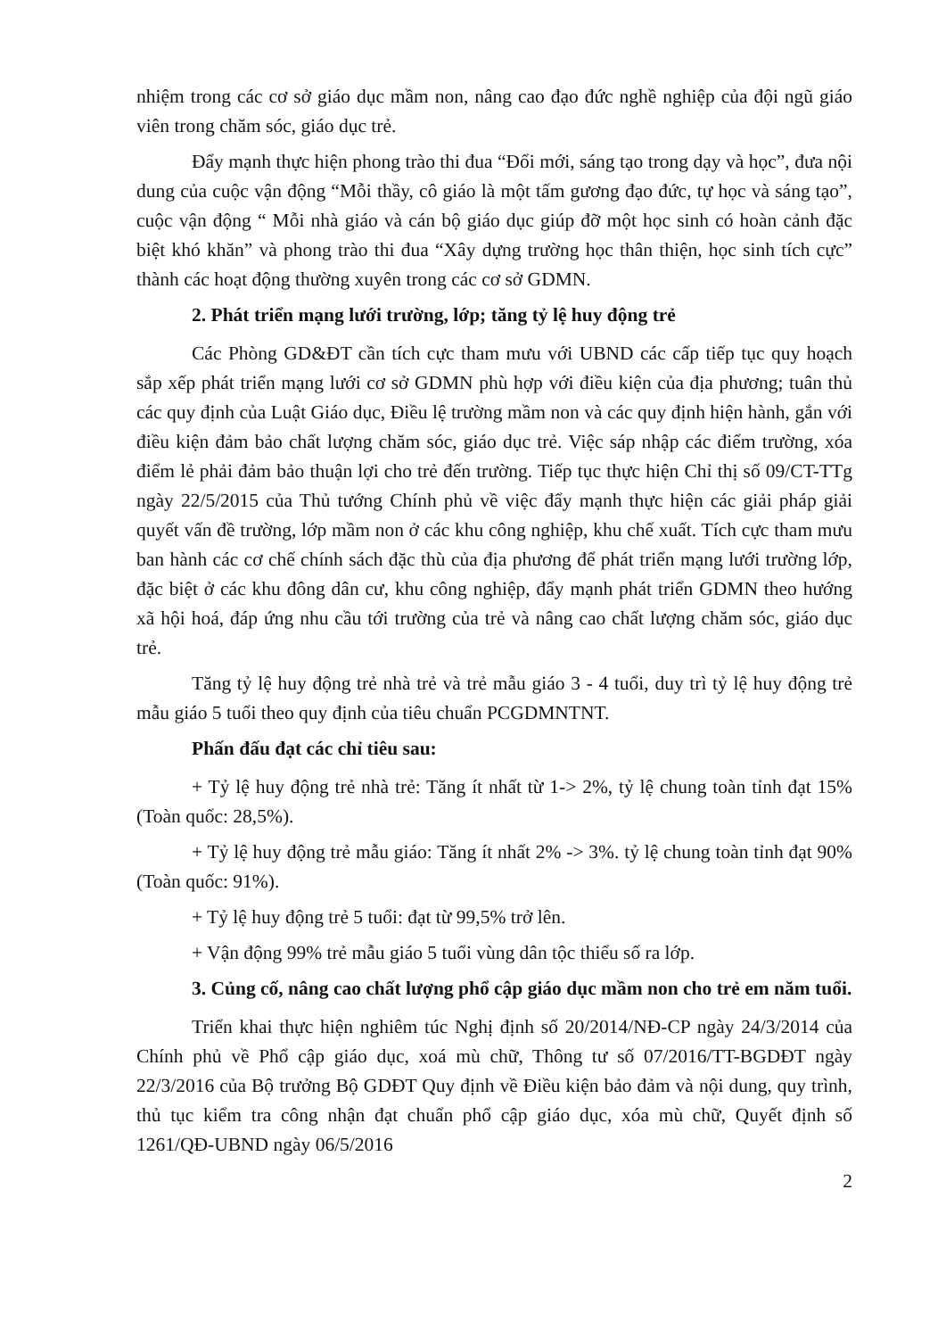nhiệm trong các cơ sở giáo dục mầm non, nâng cao đạo đức nghề nghiệp của đội ngũ giáo viên trong chăm sóc, giáo dục trẻ.
Đẩy mạnh thực hiện phong trào thi đua “Đổi mới, sáng tạo trong dạy và học”, đưa nội dung của cuộc vận động “Mỗi thầy, cô giáo là một tấm gương đạo đức, tự học và sáng tạo”, cuộc vận động “ Mỗi nhà giáo và cán bộ giáo dục giúp đỡ một học sinh có hoàn cảnh đặc biệt khó khăn” và phong trào thi đua “Xây dựng trường học thân thiện, học sinh tích cực” thành các hoạt động thường xuyên trong các cơ sở GDMN.
2. Phát triển mạng lưới trường, lớp; tăng tỷ lệ huy động trẻ
Các Phòng GD&ĐT cần tích cực tham mưu với UBND các cấp tiếp tục quy hoạch sắp xếp phát triển mạng lưới cơ sở GDMN phù hợp với điều kiện của địa phương; tuân thủ các quy định của Luật Giáo dục, Điều lệ trường mầm non và các quy định hiện hành, gắn với điều kiện đảm bảo chất lượng chăm sóc, giáo dục trẻ. Việc sáp nhập các điểm trường, xóa điểm lẻ phải đảm bảo thuận lợi cho trẻ đến trường. Tiếp tục thực hiện Chỉ thị số 09/CT-TTg ngày 22/5/2015 của Thủ tướng Chính phủ về việc đẩy mạnh thực hiện các giải pháp giải quyết vấn đề trường, lớp mầm non ở các khu công nghiệp, khu chế xuất. Tích cực tham mưu ban hành các cơ chế chính sách đặc thù của địa phương để phát triển mạng lưới trường lớp, đặc biệt ở các khu đông dân cư, khu công nghiệp, đẩy mạnh phát triển GDMN theo hướng xã hội hoá, đáp ứng nhu cầu tới trường của trẻ và nâng cao chất lượng chăm sóc, giáo dục trẻ.
Tăng tỷ lệ huy động trẻ nhà trẻ và trẻ mẫu giáo 3 - 4 tuổi, duy trì tỷ lệ huy động trẻ mẫu giáo 5 tuổi theo quy định của tiêu chuẩn PCGDMNTNT.
Phấn đấu đạt các chỉ tiêu sau:
+ Tỷ lệ huy động trẻ nhà trẻ: Tăng ít nhất từ 1-> 2%, tỷ lệ chung toàn tỉnh đạt 15% (Toàn quốc: 28,5%).
+ Tỷ lệ huy động trẻ mẫu giáo: Tăng ít nhất 2% -> 3%. tỷ lệ chung toàn tỉnh đạt 90% (Toàn quốc: 91%).
+ Tỷ lệ huy động trẻ 5 tuổi: đạt từ 99,5% trở lên.
+ Vận động 99% trẻ mẫu giáo 5 tuổi vùng dân tộc thiểu số ra lớp.
3. Củng cố, nâng cao chất lượng phổ cập giáo dục mầm non cho trẻ em năm tuổi.
Triển khai thực hiện nghiêm túc Nghị định số 20/2014/NĐ-CP ngày 24/3/2014 của Chính phủ về Phổ cập giáo dục, xoá mù chữ, Thông tư số 07/2016/TT-BGDĐT ngày 22/3/2016 của Bộ trưởng Bộ GDĐT Quy định về Điều kiện bảo đảm và nội dung, quy trình, thủ tục kiểm tra công nhận đạt chuẩn phổ cập giáo dục, xóa mù chữ, Quyết định số 1261/QĐ-UBND ngày 06/5/2016
2